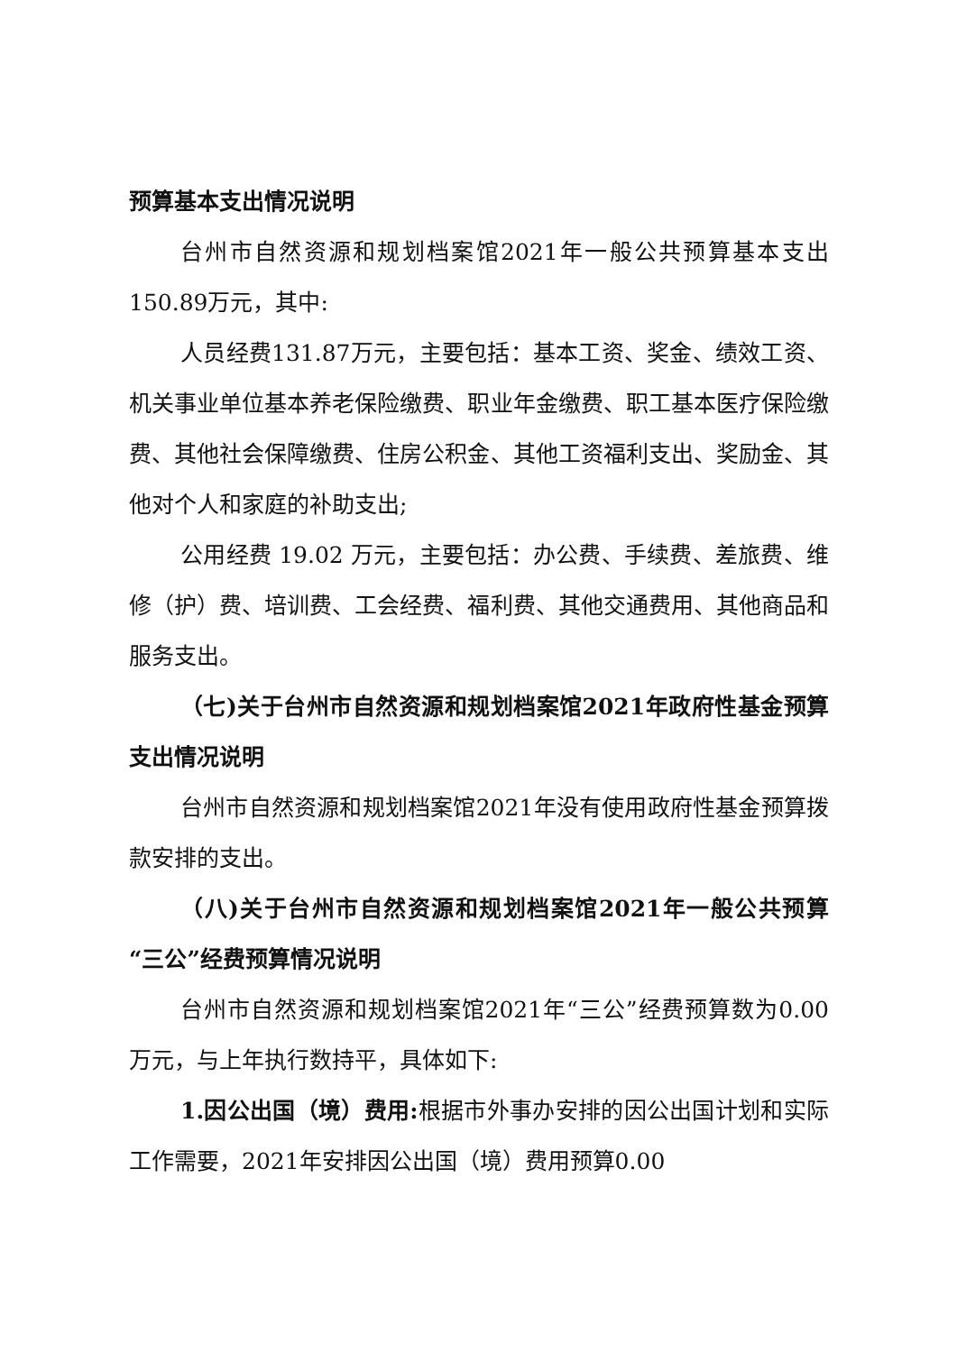预算基本支出情况说明
台州市自然资源和规划档案馆2021年一般公共预算基本支出150.89万元，其中:
人员经费131.87万元，主要包括：基本工资、奖金、绩效工资、机关事业单位基本养老保险缴费、职业年金缴费、职工基本医疗保险缴费、其他社会保障缴费、住房公积金、其他工资福利支出、奖励金、其他对个人和家庭的补助支出;
公用经费 19.02 万元，主要包括：办公费、手续费、差旅费、维修（护）费、培训费、工会经费、福利费、其他交通费用、其他商品和服务支出。
（七)关于台州市自然资源和规划档案馆2021年政府性基金预算支出情况说明
台州市自然资源和规划档案馆2021年没有使用政府性基金预算拨款安排的支出。
（八)关于台州市自然资源和规划档案馆2021年一般公共预算“三公”经费预算情况说明
台州市自然资源和规划档案馆2021年“三公”经费预算数为0.00万元，与上年执行数持平，具体如下:
1.因公出国（境）费用: 根据市外事办安排的因公出国计划和实际工作需要，2021年安排因公出国（境）费用预算0.00